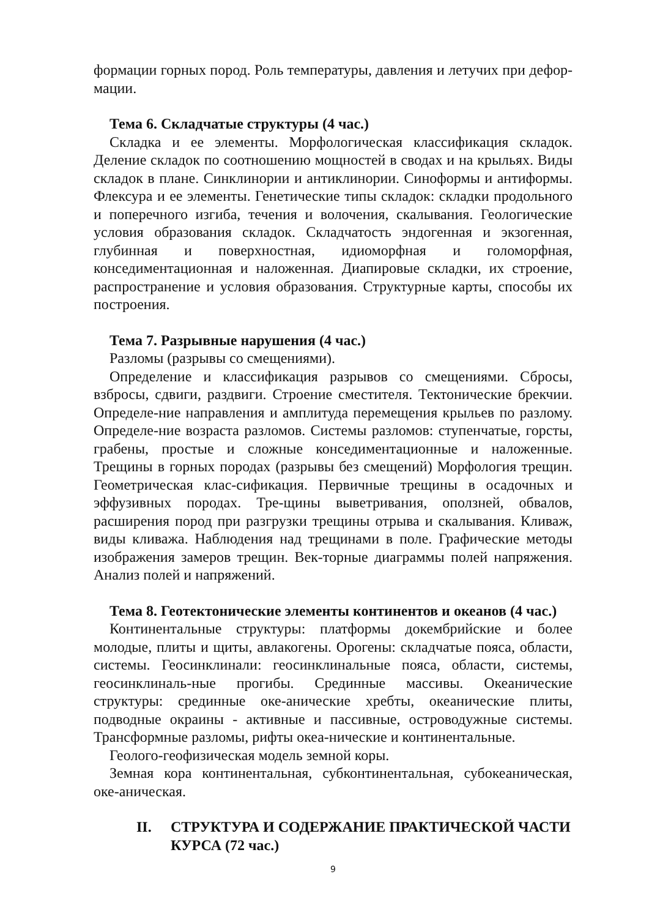формации горных пород. Роль температуры, давления и летучих при дефор-мации.
Тема 6. Складчатые структуры (4 час.)
Складка и ее элементы. Морфологическая классификация складок. Деление складок по соотношению мощностей в сводах и на крыльях. Виды складок в плане. Синклинории и антиклинории. Синоформы и антиформы. Флексура и ее элементы. Генетические типы складок: складки продольного и поперечного изгиба, течения и волочения, скалывания. Геологические условия образования складок. Складчатость эндогенная и экзогенная, глубинная и поверхностная, идиоморфная и голоморфная, конседиментационная и наложенная. Диапировые складки, их строение, распространение и условия образования. Структурные карты, способы их построения.
Тема 7. Разрывные нарушения (4 час.)
Разломы (разрывы со смещениями).
Определение и классификация разрывов со смещениями. Сбросы, взбросы, сдвиги, раздвиги. Строение сместителя. Тектонические брекчии. Определе-ние направления и амплитуда перемещения крыльев по разлому. Определе-ние возраста разломов. Системы разломов: ступенчатые, горсты, грабены, простые и сложные конседиментационные и наложенные. Трещины в горных породах (разрывы без смещений) Морфология трещин. Геометрическая клас-сификация. Первичные трещины в осадочных и эффузивных породах. Тре-щины выветривания, оползней, обвалов, расширения пород при разгрузки трещины отрыва и скалывания. Кливаж, виды кливажа. Наблюдения над трещинами в поле. Графические методы изображения замеров трещин. Век-торные диаграммы полей напряжения. Анализ полей и напряжений.
Тема 8. Геотектонические элементы континентов и океанов (4 час.)
Континентальные структуры: платформы докембрийские и более молодые, плиты и щиты, авлакогены. Орогены: складчатые пояса, области, системы. Геосинклинали: геосинклинальные пояса, области, системы, геосинклиналь-ные прогибы. Срединные массивы. Океанические структуры: срединные оке-анические хребты, океанические плиты, подводные окраины - активные и пассивные, островодужные системы. Трансформные разломы, рифты океа-нические и континентальные.
Геолого-геофизическая модель земной коры.
Земная кора континентальная, субконтинентальная, субокеаническая, оке-аническая.
II. СТРУКТУРА И СОДЕРЖАНИЕ ПРАКТИЧЕСКОЙ ЧАСТИ КУРСА (72 час.)
9